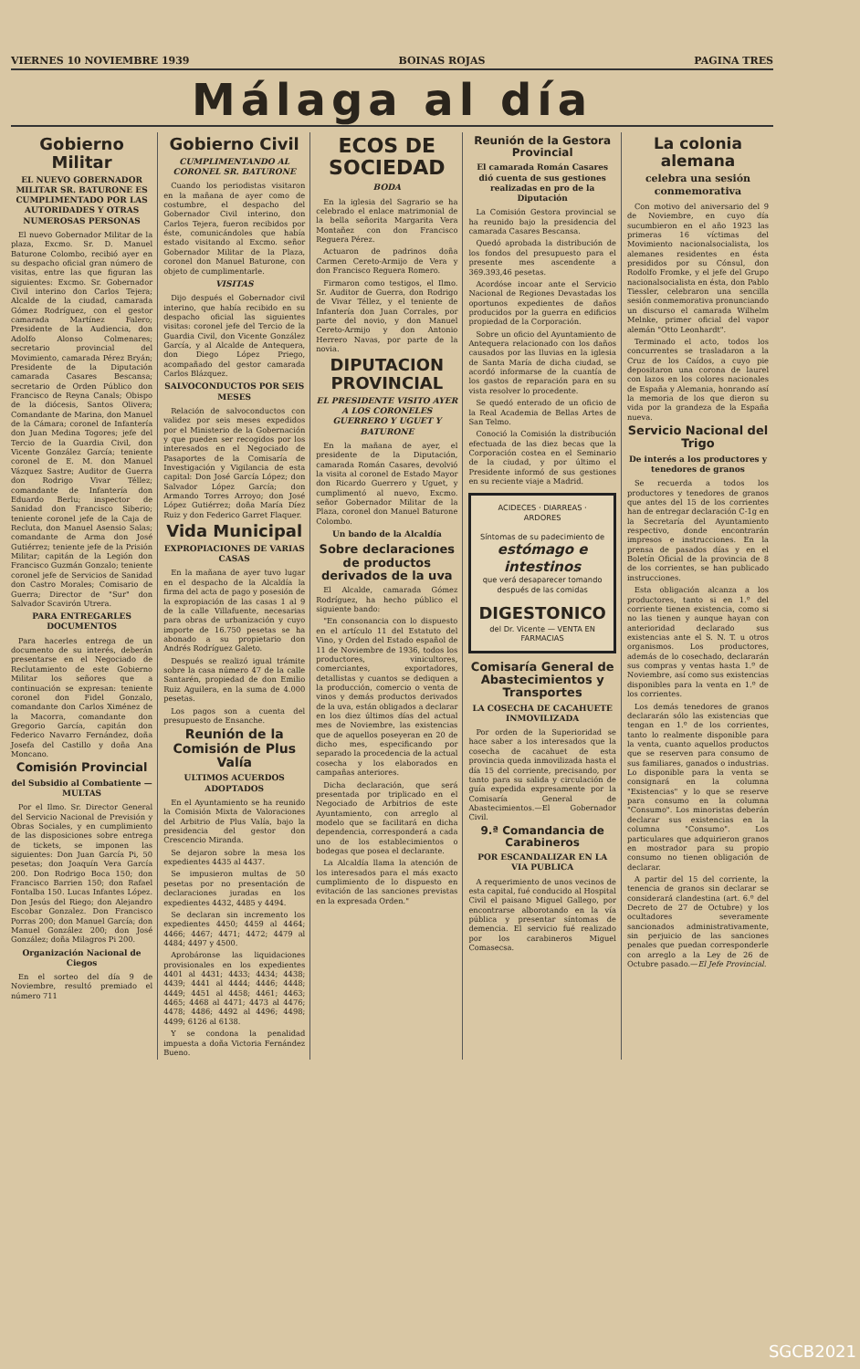VIERNES 10 NOVIEMBRE 1939 BOINAS ROJAS PAGINA TRES
Málaga al día
Gobierno Militar
EL NUEVO GOBERNADOR MILITAR SR. BATURONE ES CUMPLIMENTADO POR LAS AUTORIDADES Y OTRAS NUMEROSAS PERSONAS
El nuevo Gobernador Militar de la plaza, Excmo. Sr. D. Manuel Baturone Colombo, recibió ayer en su despacho oficial gran número de visitas, entre las que figuran las siguientes: Excmo. Sr. Gobernador Civil interino don Carlos Tejera; Alcalde de la ciudad, camarada Gómez Rodríguez, con el gestor camarada Martínez Falero; Presidente de la Audiencia, don Adolfo Alonso Colmenares; secretario provincial del Movimiento, camarada Pérez Bryán; Presidente de la Diputación camarada Casares Bescansa; secretario de Orden Público don Francisco de Reyna Canals; Obispo de la diócesis, Santos Olivera; Comandante de Marina, don Manuel de la Cámara; coronel de Infantería don Juan Medina Togores; jefe del Tercio de la Guardia Civil, don Vicente González García; teniente coronel de E. M. don Manuel Vázquez Sastre; Auditor de Guerra don Rodrigo Vivar Téllez; comandante de Infantería don Eduardo Berlu; inspector de Sanidad don Francisco Siberio; teniente coronel jefe de la Caja de Recluta, don Manuel Asensio Salas; comandante de Arma don José Gutiérrez; teniente jefe de la Prisión Militar; capitán de la Legión don Francisco Guzmán Gonzalo; teniente coronel jefe de Servicios de Sanidad don Castro Morales; Comisario de Guerra; Director de "Sur" don Salvador Scavirón Utrera.
PARA ENTREGARLES DOCUMENTOS
Para hacerles entrega de un documento de su interés, deberán presentarse en el Negociado de Reclutamiento de este Gobierno Militar los señores que a continuación se expresan: teniente coronel don Fidel Gonzalo, comandante don Carlos Ximénez de la Macorra, comandante don Gregorio García, capitán don Federico Navarro Fernández, doña Josefa del Castillo y doña Ana Moncano.
Comisión Provincial
del Subsidio al Combatiente — MULTAS
Por el Ilmo. Sr. Director General del Servicio Nacional de Previsión y Obras Sociales, y en cumplimiento de las disposiciones sobre entrega de tickets, se imponen las siguientes: Don Juan García Pi, 50 pesetas; don Joaquín Vera García 200. Don Rodrigo Boca 150; don Francisco Barrien 150; don Rafael Fontalba 150. Lucas Infantes López. Don Jesús del Riego; don Alejandro Escobar Gonzalez. Don Francisco Porras 200; don Manuel García; don Manuel González 200; don José González; doña Milagros Pi 200.
Organización Nacional de Ciegos
En el sorteo del día 9 de Noviembre, resultó premiado el número 711
Gobierno Civil
CUMPLIMENTANDO AL CORONEL SR. BATURONE
Cuando los periodistas visitaron en la mañana de ayer como de costumbre, el despacho del Gobernador Civil interino, don Carlos Tejera, fueron recibidos por éste, comunicándoles que había estado visitando al Excmo. señor Gobernador Militar de la Plaza, coronel don Manuel Baturone, con objeto de cumplimentarle.
VISITAS
Dijo después el Gobernador civil interino, que había recibido en su despacho oficial las siguientes visitas: coronel jefe del Tercio de la Guardia Civil, don Vicente González García, y al Alcalde de Antequera, don Diego López Priego, acompañado del gestor camarada Carlos Blázquez.
SALVOCONDUCTOS POR SEIS MESES
Relación de salvoconductos con validez por seis meses expedidos por el Ministerio de la Gobernación y que pueden ser recogidos por los interesados en el Negociado de Pasaportes de la Comisaría de Investigación y Vigilancia de esta capital: Don José García López; don Salvador López García; don Armando Torres Arroyo; don José López Gutiérrez; doña María Díez Ruiz y don Federico Garret Flaquer.
Vida Municipal
EXPROPIACIONES DE VARIAS CASAS
En la mañana de ayer tuvo lugar en el despacho de la Alcaldía la firma del acta de pago y posesión de la expropiación de las casas 1 al 9 de la calle Villafuente, necesarias para obras de urbanización y cuyo importe de 16.750 pesetas se ha abonado a su propietario don Andrés Rodríguez Galeto.
Después se realizó igual trámite sobre la casa número 47 de la calle Santarén, propiedad de don Emilio Ruiz Aguilera, en la suma de 4.000 pesetas.
Los pagos son a cuenta del presupuesto de Ensanche.
Reunión de la Comisión de Plus Valía
ULTIMOS ACUERDOS ADOPTADOS
En el Ayuntamiento se ha reunido la Comisión Mixta de Valoraciones del Arbitrio de Plus Valía, bajo la presidencia del gestor don Crescencio Miranda.
Se dejaron sobre la mesa los expedientes 4435 al 4437.
Se impusieron multas de 50 pesetas por no presentación de declaraciones juradas en los expedientes 4432, 4485 y 4494.
Se declaran sin incremento los expedientes 4450; 4459 al 4464; 4466; 4467; 4471; 4472; 4479 al 4484; 4497 y 4500.
Aprobáronse las liquidaciones provisionales en los expedientes 4401 al 4431; 4433; 4434; 4438; 4439; 4441 al 4444; 4446; 4448; 4449; 4451 al 4458; 4461; 4463; 4465; 4468 al 4471; 4473 al 4476; 4478; 4486; 4492 al 4496; 4498; 4499; 6126 al 6138.
Y se condona la penalidad impuesta a doña Victoria Fernández Bueno.
ECOS DE SOCIEDAD
BODA
En la iglesia del Sagrario se ha celebrado el enlace matrimonial de la bella señorita Margarita Vera Montañez con don Francisco Reguera Pérez.
Actuaron de padrinos doña Carmen Cereto-Armijo de Vera y don Francisco Reguera Romero.
Firmaron como testigos, el Ilmo. Sr. Auditor de Guerra, don Rodrigo de Vivar Téllez, y el teniente de Infantería don Juan Corrales, por parte del novio, y don Manuel Cereto-Armijo y don Antonio Herrero Navas, por parte de la novia.
DIPUTACION PROVINCIAL
EL PRESIDENTE VISITO AYER A LOS CORONELES GUERRERO Y UGUET Y BATURONE
En la mañana de ayer, el presidente de la Diputación, camarada Román Casares, devolvió la visita al coronel de Estado Mayor don Ricardo Guerrero y Uguet, y cumplimentó al nuevo, Excmo. señor Gobernador Militar de la Plaza, coronel don Manuel Baturone Colombo.
Un bando de la Alcaldía
Sobre declaraciones de productos derivados de la uva
El Alcalde, camarada Gómez Rodríguez, ha hecho público el siguiente bando:
"En consonancia con lo dispuesto en el artículo 11 del Estatuto del Vino, y Orden del Estado español de 11 de Noviembre de 1936, todos los productores, vinicultores, comerciantes, exportadores, detallistas y cuantos se dediquen a la producción, comercio o venta de vinos y demás productos derivados de la uva, están obligados a declarar en los diez últimos días del actual mes de Noviembre, las existencias que de aquellos poseyeran en 20 de dicho mes, especificando por separado la procedencia de la actual cosecha y los elaborados en campañas anteriores.
Dicha declaración, que será presentada por triplicado en el Negociado de Arbitrios de este Ayuntamiento, con arreglo al modelo que se facilitará en dicha dependencia, corresponderá a cada uno de los establecimientos o bodegas que posea el declarante.
La Alcaldía llama la atención de los interesados para el más exacto cumplimiento de lo dispuesto en evitación de las sanciones previstas en la expresada Orden."
Reunión de la Gestora Provincial
El camarada Román Casares dió cuenta de sus gestiones realizadas en pro de la Diputación
La Comisión Gestora provincial se ha reunido bajo la presidencia del camarada Casares Bescansa.
Quedó aprobada la distribución de los fondos del presupuesto para el presente mes ascendente a 369.393,46 pesetas.
Acordóse incoar ante el Servicio Nacional de Regiones Devastadas los oportunos expedientes de daños producidos por la guerra en edificios propiedad de la Corporación.
Sobre un oficio del Ayuntamiento de Antequera relacionado con los daños causados por las lluvias en la iglesia de Santa María de dicha ciudad, se acordó informarse de la cuantía de los gastos de reparación para en su vista resolver lo procedente.
Se quedó enterado de un oficio de la Real Academia de Bellas Artes de San Telmo.
Conoció la Comisión la distribución efectuada de las diez becas que la Corporación costea en el Seminario de la ciudad, y por último el Presidente informó de sus gestiones en su reciente viaje a Madrid.
ACIDECES · DIARREAS · ARDORES
Síntomas de su padecimiento de
estómago e intestinos
que verá desaparecer tomando después de las comidas
DIGESTONICO
del Dr. Vicente — VENTA EN FARMACIAS
Comisaría General de Abastecimientos y Transportes
LA COSECHA DE CACAHUETE INMOVILIZADA
Por orden de la Superioridad se hace saber a los interesados que la cosecha de cacahuet de esta provincia queda inmovilizada hasta el día 15 del corriente, precisando, por tanto para su salida y circulación de guía expedida expresamente por la Comisaría General de Abastecimientos.—El Gobernador Civil.
9.ª Comandancia de Carabineros
POR ESCANDALIZAR EN LA VIA PUBLICA
A requerimiento de unos vecinos de esta capital, fué conducido al Hospital Civil el paisano Miguel Gallego, por encontrarse alborotando en la vía pública y presentar síntomas de demencia. El servicio fué realizado por los carabineros Miguel Comasecsa.
La colonia alemana
celebra una sesión conmemorativa
Con motivo del aniversario del 9 de Noviembre, en cuyo día sucumbieron en el año 1923 las primeras 16 víctimas del Movimiento nacionalsocialista, los alemanes residentes en ésta presididos por su Cónsul, don Rodolfo Fromke, y el jefe del Grupo nacionalsocialista en ésta, don Pablo Tiessler, celebraron una sencilla sesión conmemorativa pronunciando un discurso el camarada Wilhelm Melnke, primer oficial del vapor alemán "Otto Leonhardt".
Terminado el acto, todos los concurrentes se trasladaron a la Cruz de los Caídos, a cuyo pie depositaron una corona de laurel con lazos en los colores nacionales de España y Alemania, honrando así la memoria de los que dieron su vida por la grandeza de la España nueva.
Servicio Nacional del Trigo
De interés a los productores y tenedores de granos
Se recuerda a todos los productores y tenedores de granos que antes del 15 de los corrientes han de entregar declaración C-1g en la Secretaría del Ayuntamiento respectivo, donde encontrarán impresos e instrucciones. En la prensa de pasados días y en el Boletín Oficial de la provincia de 8 de los corrientes, se han publicado instrucciones.
Esta obligación alcanza a los productores, tanto si en 1.º del corriente tienen existencia, como si no las tienen y aunque hayan con anterioridad declarado sus existencias ante el S. N. T. u otros organismos. Los productores, además de lo cosechado, declararán sus compras y ventas hasta 1.º de Noviembre, así como sus existencias disponibles para la venta en 1.º de los corrientes.
Los demás tenedores de granos declararán sólo las existencias que tengan en 1.º de los corrientes, tanto lo realmente disponible para la venta, cuanto aquellos productos que se reserven para consumo de sus familiares, ganados o industrias. Lo disponible para la venta se consignará en la columna "Existencias" y lo que se reserve para consumo en la columna "Consumo". Los minoristas deberán declarar sus existencias en la columna "Consumo". Los particulares que adquirieron granos en mostrador para su propio consumo no tienen obligación de declarar.
A partir del 15 del corriente, la tenencia de granos sin declarar se considerará clandestina (art. 6.º del Decreto de 27 de Octubre) y los ocultadores severamente sancionados administrativamente, sin perjuicio de las sanciones penales que puedan corresponderle con arreglo a la Ley de 26 de Octubre pasado.—El Jefe Provincial.
SGCB2021